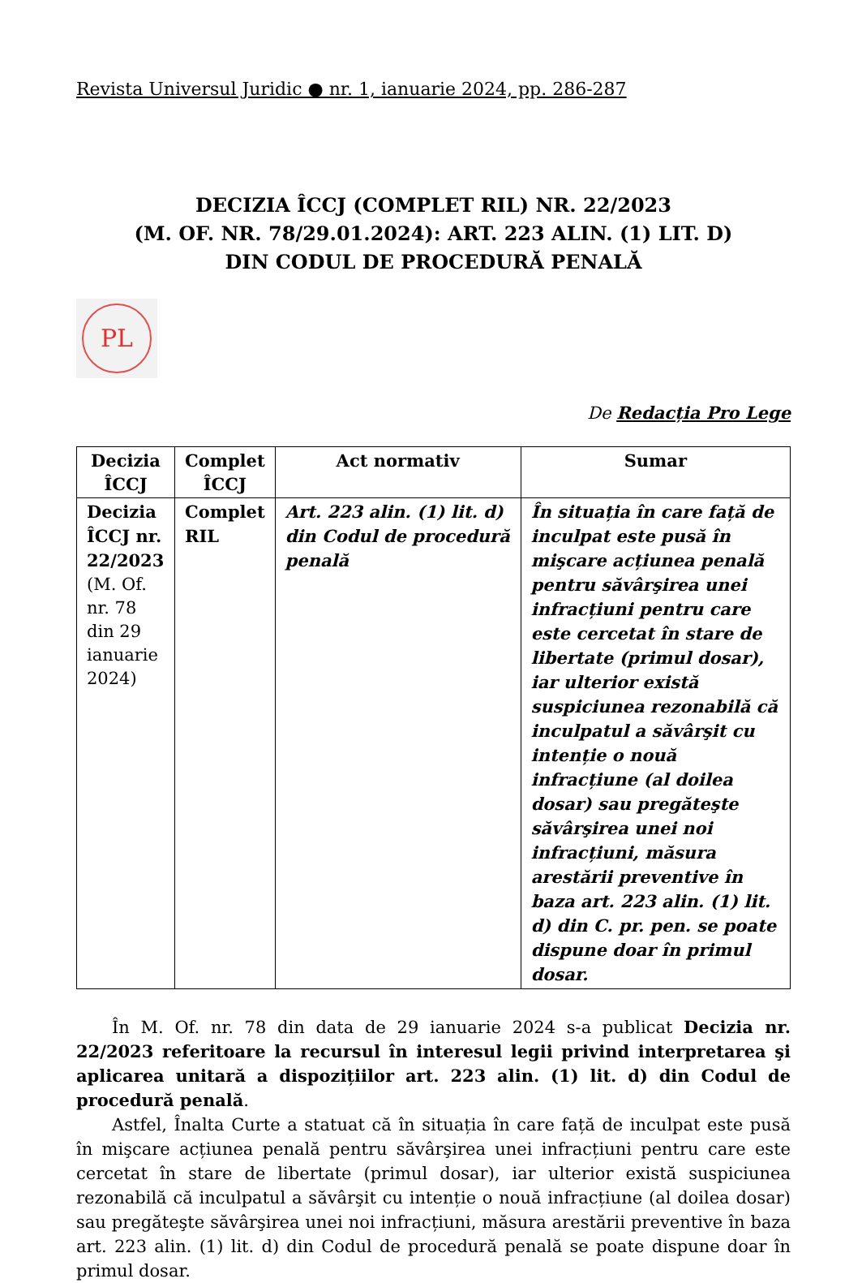Revista Universul Juridic ● nr. 1, ianuarie 2024, pp. 286-287
DECIZIA ÎCCJ (COMPLET RIL) NR. 22/2023
(M. OF. NR. 78/29.01.2024): ART. 223 ALIN. (1) LIT. D)
DIN CODUL DE PROCEDURĂ PENALĂ
PL
De Redacția Pro Lege
| Decizia ÎCCJ | Complet ÎCCJ | Act normativ | Sumar |
| --- | --- | --- | --- |
| Decizia ÎCCJ nr. 22/2023 (M. Of. nr. 78 din 29 ianuarie 2024) | Complet RIL | Art. 223 alin. (1) lit. d) din Codul de procedură penală | În situația în care față de inculpat este pusă în mişcare acțiunea penală pentru săvârşirea unei infracțiuni pentru care este cercetat în stare de libertate (primul dosar), iar ulterior există suspiciunea rezonabilă că inculpatul a săvârşit cu intenție o nouă infracțiune (al doilea dosar) sau pregăteşte săvârşirea unei noi infracțiuni, măsura arestării preventive în baza art. 223 alin. (1) lit. d) din C. pr. pen. se poate dispune doar în primul dosar. |
În M. Of. nr. 78 din data de 29 ianuarie 2024 s-a publicat Decizia nr. 22/2023 referitoare la recursul în interesul legii privind interpretarea şi aplicarea unitară a dispozițiilor art. 223 alin. (1) lit. d) din Codul de procedură penală.
Astfel, Înalta Curte a statuat că în situația în care față de inculpat este pusă în mişcare acțiunea penală pentru săvârşirea unei infracțiuni pentru care este cercetat în stare de libertate (primul dosar), iar ulterior există suspiciunea rezonabilă că inculpatul a săvârşit cu intenție o nouă infracțiune (al doilea dosar) sau pregăteşte săvârşirea unei noi infracțiuni, măsura arestării preventive în baza art. 223 alin. (1) lit. d) din Codul de procedură penală se poate dispune doar în primul dosar.